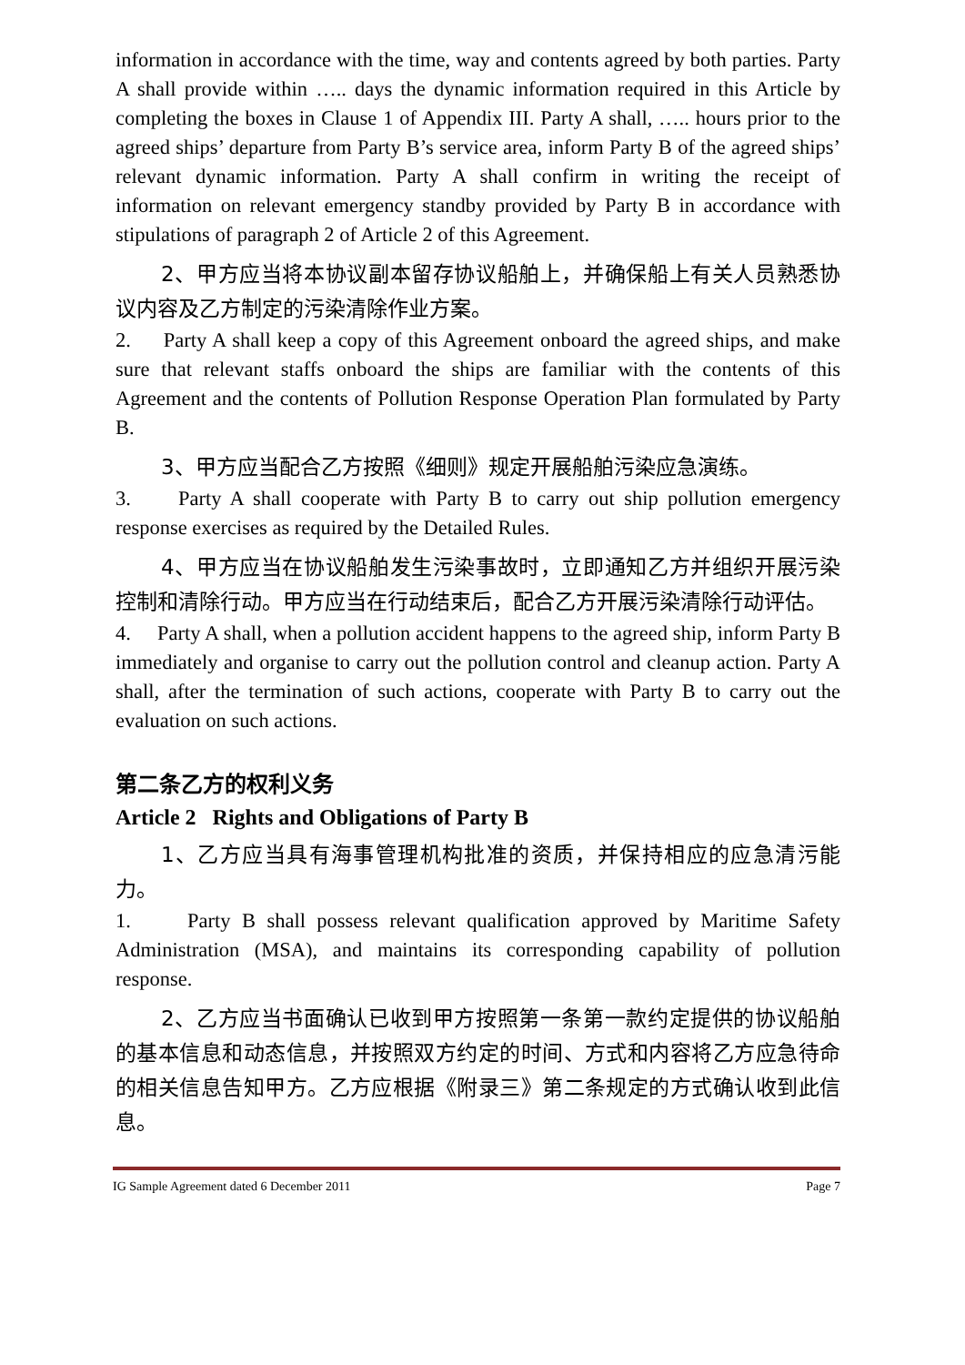information in accordance with the time, way and contents agreed by both parties. Party A shall provide within ….. days the dynamic information required in this Article by completing the boxes in Clause 1 of Appendix III. Party A shall, ….. hours prior to the agreed ships’ departure from Party B’s service area, inform Party B of the agreed ships’ relevant dynamic information. Party A shall confirm in writing the receipt of information on relevant emergency standby provided by Party B in accordance with stipulations of paragraph 2 of Article 2 of this Agreement.
2、甲方应当将本协议副本留存协议船舶上，并确保船上有关人员熟悉协议内容及乙方制定的污染清除作业方案。
2. Party A shall keep a copy of this Agreement onboard the agreed ships, and make sure that relevant staffs onboard the ships are familiar with the contents of this Agreement and the contents of Pollution Response Operation Plan formulated by Party B.
3、甲方应当配合乙方按照《细则》规定开展船舶污染应急演练。
3. Party A shall cooperate with Party B to carry out ship pollution emergency response exercises as required by the Detailed Rules.
4、甲方应当在协议船舶发生污染事故时，立即通知乙方并组织开展污染控制和清除行动。甲方应当在行动结束后，配合乙方开展污染清除行动评估。
4. Party A shall, when a pollution accident happens to the agreed ship, inform Party B immediately and organise to carry out the pollution control and cleanup action. Party A shall, after the termination of such actions, cooperate with Party B to carry out the evaluation on such actions.
第二条乙方的权利义务
Article 2 Rights and Obligations of Party B
1、乙方应当具有海事管理机构批准的资质，并保持相应的应急清污能力。
1. Party B shall possess relevant qualification approved by Maritime Safety Administration (MSA), and maintains its corresponding capability of pollution response.
2、乙方应当书面确认已收到甲方按照第一条第一款约定提供的协议船舶的基本信息和动态信息，并按照双方约定的时间、方式和内容将乙方应急待命的相关信息告知甲方。乙方应根据《附录三》第二条规定的方式确认收到此信息。
IG Sample Agreement dated 6 December 2011 Page 7